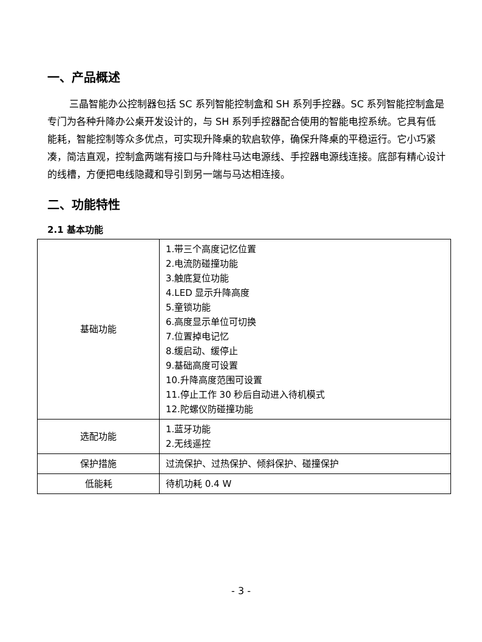一、产品概述
三晶智能办公控制器包括 SC 系列智能控制盒和 SH 系列手控器。SC 系列智能控制盒是专门为各种升降办公桌开发设计的，与 SH 系列手控器配合使用的智能电控系统。它具有低能耗，智能控制等众多优点，可实现升降桌的软启软停，确保升降桌的平稳运行。它小巧紧凑，简洁直观，控制盒两端有接口与升降柱马达电源线、手控器电源线连接。底部有精心设计的线槽，方便把电线隐藏和导引到另一端与马达相连接。
二、功能特性
2.1 基本功能
| 基础功能 | 1.带三个高度记忆位置 2.电流防碰撞功能 3.触底复位功能 4.LED 显示升降高度 5.童锁功能 6.高度显示单位可切换 7.位置掉电记忆 8.缓启动、缓停止 9.基础高度可设置 10.升降高度范围可设置 11.停止工作 30 秒后自动进入待机模式 12.陀螺仪防碰撞功能 |
| 选配功能 | 1.蓝牙功能 2.无线遥控 |
| 保护措施 | 过流保护、过热保护、倾斜保护、碰撞保护 |
| 低能耗 | 待机功耗 0.4 W |
- 3 -